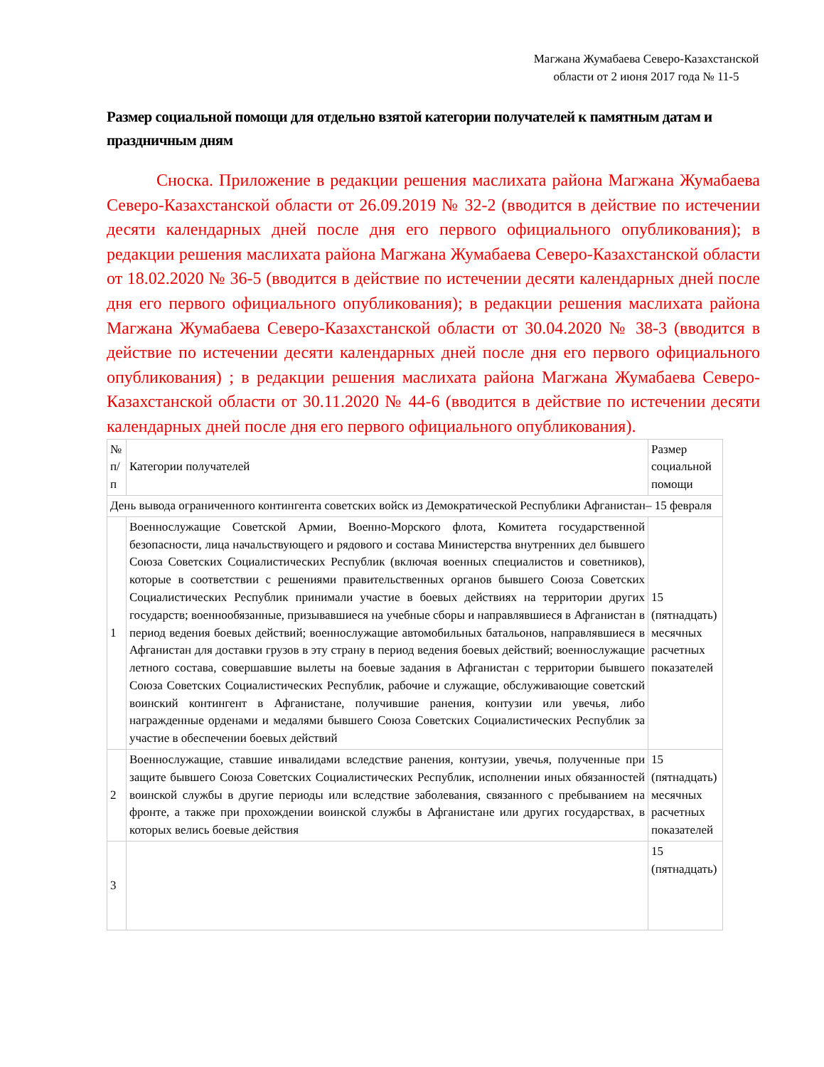Магжана Жумабаева Северо-Казахстанской области от 2 июня 2017 года № 11-5
Размер социальной помощи для отдельно взятой категории получателей к памятным датам и праздничным дням
Сноска. Приложение в редакции решения маслихата района Магжана Жумабаева Северо-Казахстанской области от 26.09.2019 № 32-2 (вводится в действие по истечении десяти календарных дней после дня его первого официального опубликования); в редакции решения маслихата района Магжана Жумабаева Северо-Казахстанской области от 18.02.2020 № 36-5 (вводится в действие по истечении десяти календарных дней после дня его первого официального опубликования); в редакции решения маслихата района Магжана Жумабаева Северо-Казахстанской области от 30.04.2020 № 38-3 (вводится в действие по истечении десяти календарных дней после дня его первого официального опубликования) ; в редакции решения маслихата района Магжана Жумабаева Северо-Казахстанской области от 30.11.2020 № 44-6 (вводится в действие по истечении десяти календарных дней после дня его первого официального опубликования).
| № п/п | Категории получателей | Размер социальной помощи |
| День вывода ограниченного контингента советских войск из Демократической Республики Афганистан– 15 февраля | | |
| 1 | Военнослужащие Советской Армии, Военно-Морского флота, Комитета государственной безопасности, лица начальствующего и рядового и состава Министерства внутренних дел бывшего Союза Советских Социалистических Республик (включая военных специалистов и советников), которые в соответствии с решениями правительственных органов бывшего Союза Советских Социалистических Республик принимали участие в боевых действиях на территории других государств; военнообязанные, призывавшиеся на учебные сборы и направлявшиеся в Афганистан в период ведения боевых действий; военнослужащие автомобильных батальонов, направлявшиеся в Афганистан для доставки грузов в эту страну в период ведения боевых действий; военнослужащие летного состава, совершавшие вылеты на боевые задания в Афганистан с территории бывшего Союза Советских Социалистических Республик, рабочие и служащие, обслуживающие советский воинский контингент в Афганистане, получившие ранения, контузии или увечья, либо награжденные орденами и медалями бывшего Союза Советских Социалистических Республик за участие в обеспечении боевых действий | 15 (пятнадцать) месячных расчетных показателей |
| 2 | Военнослужащие, ставшие инвалидами вследствие ранения, контузии, увечья, полученные при защите бывшего Союза Советских Социалистических Республик, исполнении иных обязанностей воинской службы в другие периоды или вследствие заболевания, связанного с пребыванием на фронте, а также при прохождении воинской службы в Афганистане или других государствах, в которых велись боевые действия | 15 (пятнадцать) месячных расчетных показателей |
| 3 | | 15 (пятнадцать) |